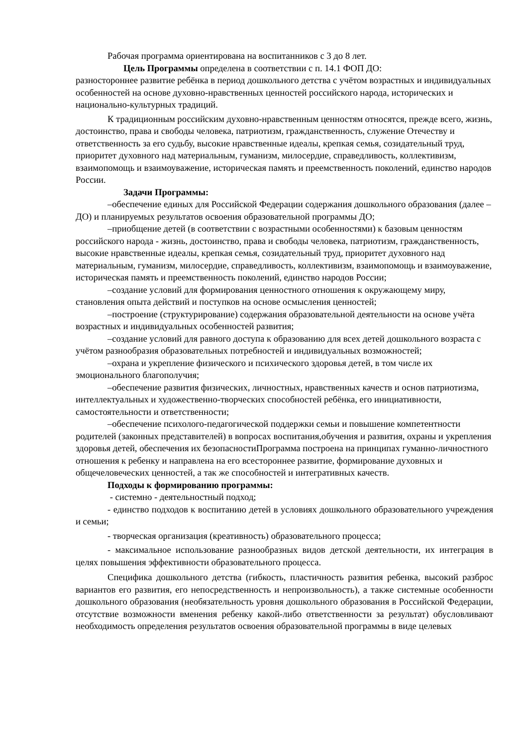Рабочая программа ориентирована на воспитанников с 3 до 8 лет.
Цель Программы определена в соответствии с п. 14.1 ФОП ДО:
разностороннее развитие ребёнка в период дошкольного детства с учётом возрастных и индивидуальных особенностей на основе духовно-нравственных ценностей российского народа, исторических и национально-культурных традиций.
К традиционным российским духовно-нравственным ценностям относятся, прежде всего, жизнь, достоинство, права и свободы человека, патриотизм, гражданственность, служение Отечеству и ответственность за его судьбу, высокие нравственные идеалы, крепкая семья, созидательный труд, приоритет духовного над материальным, гуманизм, милосердие, справедливость, коллективизм, взаимопомощь и взаимоуважение, историческая память и преемственность поколений, единство народов России.
Задачи Программы:
–обеспечение единых для Российской Федерации содержания дошкольного образования (далее – ДО) и планируемых результатов освоения образовательной программы ДО;
–приобщение детей (в соответствии с возрастными особенностями) к базовым ценностям российского народа - жизнь, достоинство, права и свободы человека, патриотизм, гражданственность, высокие нравственные идеалы, крепкая семья, созидательный труд, приоритет духовного над материальным, гуманизм, милосердие, справедливость, коллективизм, взаимопомощь и взаимоуважение, историческая память и преемственность поколений, единство народов России;
–создание условий для формирования ценностного отношения к окружающему миру, становления опыта действий и поступков на основе осмысления ценностей;
–построение (структурирование) содержания образовательной деятельности на основе учёта возрастных и индивидуальных особенностей развития;
–создание условий для равного доступа к образованию для всех детей дошкольного возраста с учётом разнообразия образовательных потребностей и индивидуальных возможностей;
–охрана и укрепление физического и психического здоровья детей, в том числе их эмоционального благополучия;
–обеспечение развития физических, личностных, нравственных качеств и основ патриотизма, интеллектуальных и художественно-творческих способностей ребёнка, его инициативности, самостоятельности и ответственности;
–обеспечение психолого-педагогической поддержки семьи и повышение компетентности родителей (законных представителей) в вопросах воспитания,обучения и развития, охраны и укрепления здоровья детей, обеспечения их безопасностиПрограмма построена на принципах гуманно-личностного отношения к ребенку и направлена на его всестороннее развитие, формирование духовных и общечеловеческих ценностей, а так же способностей и интегративных качеств.
Подходы к формированию программы:
- системно - деятельностный подход;
- единство подходов к воспитанию детей в условиях дошкольного образовательного учреждения и семьи;
- творческая организация (креативность) образовательного процесса;
- максимальное использование разнообразных видов детской деятельности, их интеграция в целях повышения эффективности образовательного процесса.
Специфика дошкольного детства (гибкость, пластичность развития ребенка, высокий разброс вариантов его развития, его непосредственность и непроизвольность), а также системные особенности дошкольного образования (необязательность уровня дошкольного образования в Российской Федерации, отсутствие возможности вменения ребенку какой-либо ответственности за результат) обусловливают необходимость определения результатов освоения образовательной программы в виде целевых